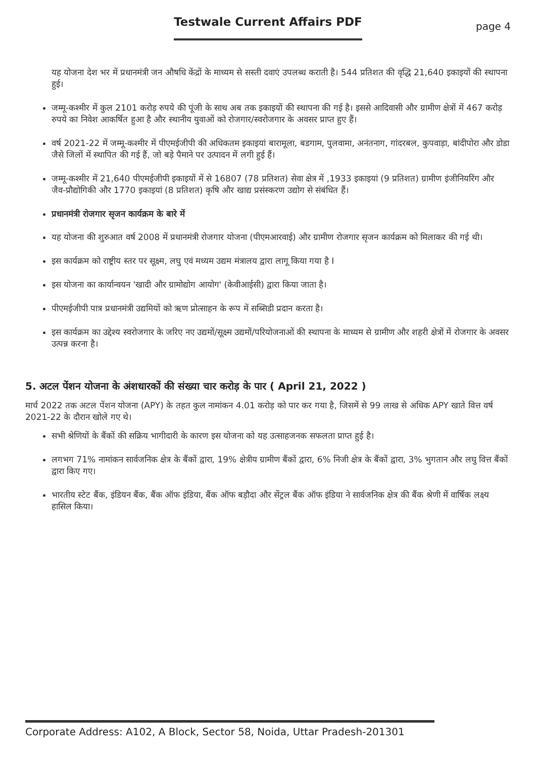Testwale Current Affairs PDF
page 4
यह योजना देश भर में प्रधानमंत्री जन औषधि केंद्रों के माध्यम से सस्ती दवाएं उपलब्ध कराती है। 544 प्रतिशत की वृद्धि 21,640 इकाइयों की स्थापना हुई।
जम्मू-कश्मीर में कुल 2101 करोड़ रुपये की पूंजी के साथ अब तक इकाइयों की स्थापना की गई है। इससे आदिवासी और ग्रामीण क्षेत्रों में 467 करोड़ रुपये का निवेश आकर्षित हुआ है और स्थानीय युवाओं को रोजगार/स्वरोजगार के अवसर प्राप्त हुए हैं।
वर्ष 2021-22 में जम्मू-कश्मीर में पीएमईजीपी की अधिकतम इकाइयां बारामूला, बडगाम, पुलवामा, अनंतनाग, गांदरबल, कुपवाड़ा, बांदीपोरा और डोडा जैसे जिलों में स्थापित की गई हैं, जो बड़े पैमाने पर उत्पादन में लगी हुई हैं।
जम्मू-कश्मीर में 21,640 पीएमईजीपी इकाइयों में से 16807 (78 प्रतिशत) सेवा क्षेत्र में ,1933 इकाइयां (9 प्रतिशत) ग्रामीण इंजीनियरिंग और जैव-प्रौद्योगिकी और 1770 इकाइयां (8 प्रतिशत) कृषि और खाद्य प्रसंस्करण उद्योग से संबंधित हैं।
प्रधानमंत्री रोजगार सृजन कार्यक्रम के बारे में
यह योजना की शुरुआत वर्ष 2008 में प्रधानमंत्री रोजगार योजना (पीएमआरवाई) और ग्रामीण रोजगार सृजन कार्यक्रम को मिलाकर की गई थी।
इस कार्यक्रम को राष्ट्रीय स्तर पर सूक्ष्म, लघु एवं मध्यम उद्यम मंत्रालय द्वारा लागू किया गया है I
इस योजना का कार्यान्वयन 'खादी और ग्रामोद्योग आयोग' (केवीआईसी) द्वारा किया जाता है।
पीएमईजीपी पात्र प्रधानमंत्री उद्यमियों को ऋण प्रोत्साहन के रूप में सब्सिडी प्रदान करता है।
इस कार्यक्रम का उद्देश्य स्वरोजगार के जरिए नए उद्यमों/सूक्ष्म उद्यमों/परियोजनाओं की स्थापना के माध्यम से ग्रामीण और शहरी क्षेत्रों में रोजगार के अवसर उत्पन्न करना है।
5. अटल पेंशन योजना के अंशधारकों की संख्या चार करोड़ के पार ( April 21, 2022 )
मार्च 2022 तक अटल पेंशन योजना (APY) के तहत कुल नामांकन 4.01 करोड़ को पार कर गया है, जिसमें से 99 लाख से अधिक APY खाते वित्त वर्ष 2021-22 के दौरान खोले गए थे।
सभी श्रेणियों के बैंकों की सक्रिय भागीदारी के कारण इस योजना को यह उत्साहजनक सफलता प्राप्त हुई है।
लगभग 71% नामांकन सार्वजनिक क्षेत्र के बैंकों द्वारा, 19% क्षेत्रीय ग्रामीण बैंकों द्वारा, 6% निजी क्षेत्र के बैंकों द्वारा, 3% भुगतान और लघु वित्त बैंकों द्वारा किए गए।
भारतीय स्टेट बैंक, इंडियन बैंक, बैंक ऑफ इंडिया, बैंक ऑफ बड़ौदा और सेंट्रल बैंक ऑफ इंडिया ने सार्वजनिक क्षेत्र की बैंक श्रेणी में वार्षिक लक्ष्य हासिल किया।
Corporate Address: A102, A Block, Sector 58, Noida, Uttar Pradesh-201301